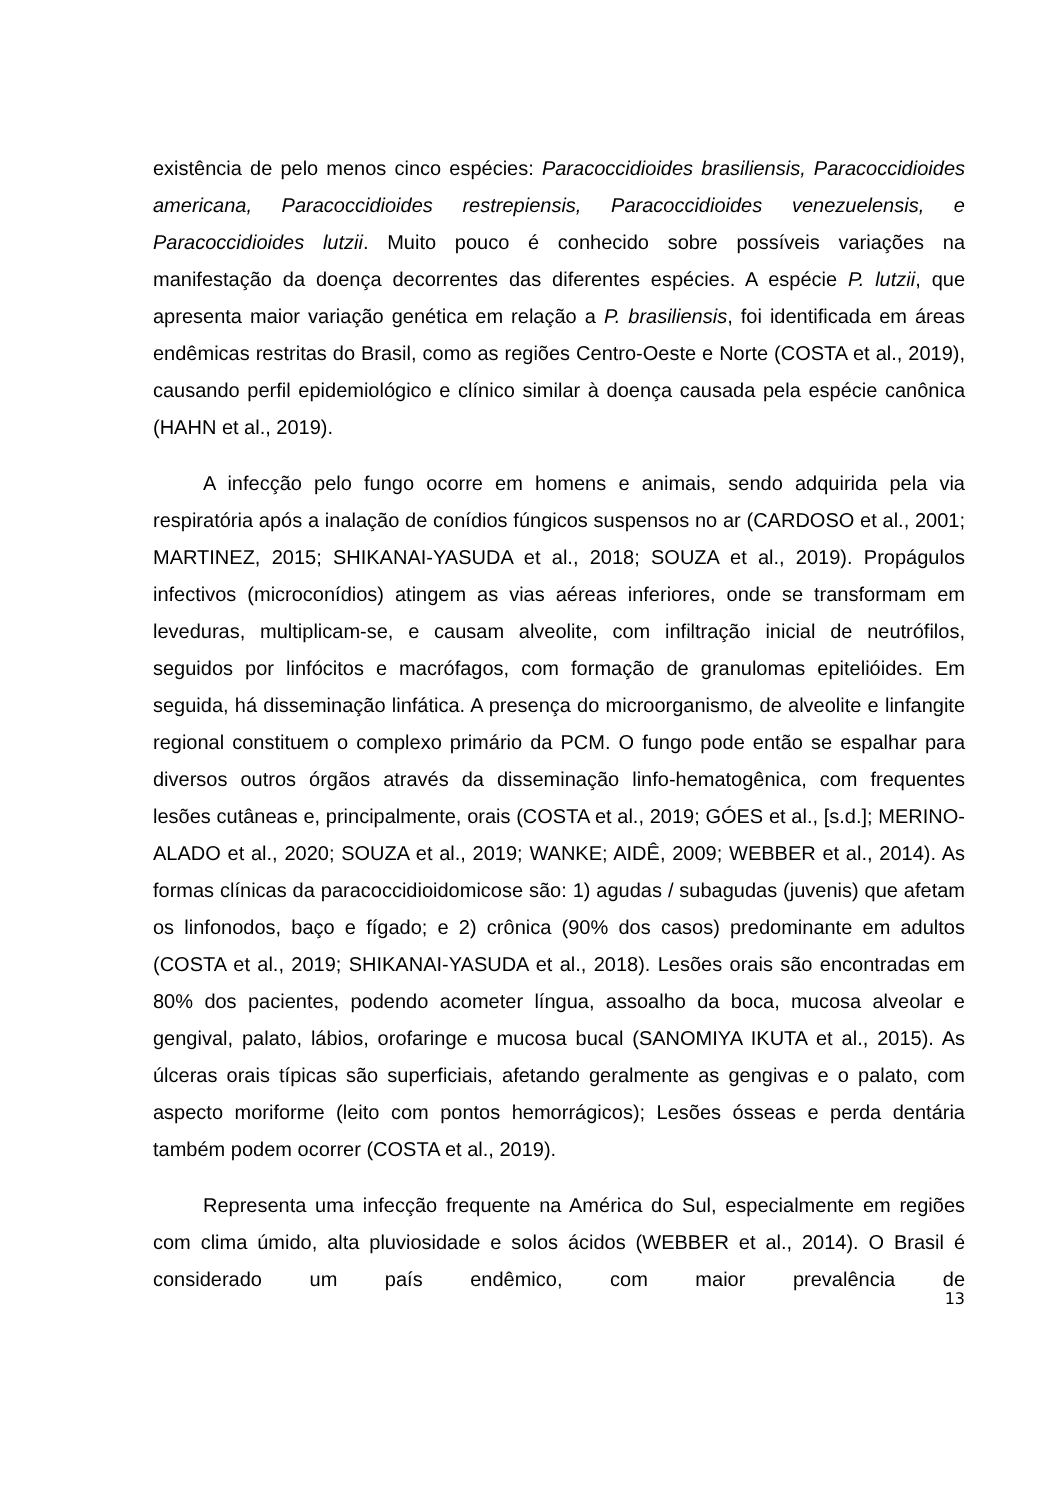existência de pelo menos cinco espécies: Paracoccidioides brasiliensis, Paracoccidioides americana, Paracoccidioides restrepiensis, Paracoccidioides venezuelensis, e Paracoccidioides lutzii. Muito pouco é conhecido sobre possíveis variações na manifestação da doença decorrentes das diferentes espécies. A espécie P. lutzii, que apresenta maior variação genética em relação a P. brasiliensis, foi identificada em áreas endêmicas restritas do Brasil, como as regiões Centro-Oeste e Norte (COSTA et al., 2019), causando perfil epidemiológico e clínico similar à doença causada pela espécie canônica (HAHN et al., 2019).
A infecção pelo fungo ocorre em homens e animais, sendo adquirida pela via respiratória após a inalação de conídios fúngicos suspensos no ar (CARDOSO et al., 2001; MARTINEZ, 2015; SHIKANAI-YASUDA et al., 2018; SOUZA et al., 2019). Propágulos infectivos (microconídios) atingem as vias aéreas inferiores, onde se transformam em leveduras, multiplicam-se, e causam alveolite, com infiltração inicial de neutrófilos, seguidos por linfócitos e macrófagos, com formação de granulomas epitelióides. Em seguida, há disseminação linfática. A presença do microorganismo, de alveolite e linfangite regional constituem o complexo primário da PCM. O fungo pode então se espalhar para diversos outros órgãos através da disseminação linfo-hematogênica, com frequentes lesões cutâneas e, principalmente, orais (COSTA et al., 2019; GÓES et al., [s.d.]; MERINO-ALADO et al., 2020; SOUZA et al., 2019; WANKE; AIDÊ, 2009; WEBBER et al., 2014). As formas clínicas da paracoccidioidomicose são: 1) agudas / subagudas (juvenis) que afetam os linfonodos, baço e fígado; e 2) crônica (90% dos casos) predominante em adultos (COSTA et al., 2019; SHIKANAI-YASUDA et al., 2018). Lesões orais são encontradas em 80% dos pacientes, podendo acometer língua, assoalho da boca, mucosa alveolar e gengival, palato, lábios, orofaringe e mucosa bucal (SANOMIYA IKUTA et al., 2015). As úlceras orais típicas são superficiais, afetando geralmente as gengivas e o palato, com aspecto moriforme (leito com pontos hemorrágicos); Lesões ósseas e perda dentária também podem ocorrer (COSTA et al., 2019).
Representa uma infecção frequente na América do Sul, especialmente em regiões com clima úmido, alta pluviosidade e solos ácidos (WEBBER et al., 2014). O Brasil é considerado um país endêmico, com maior prevalência de
13